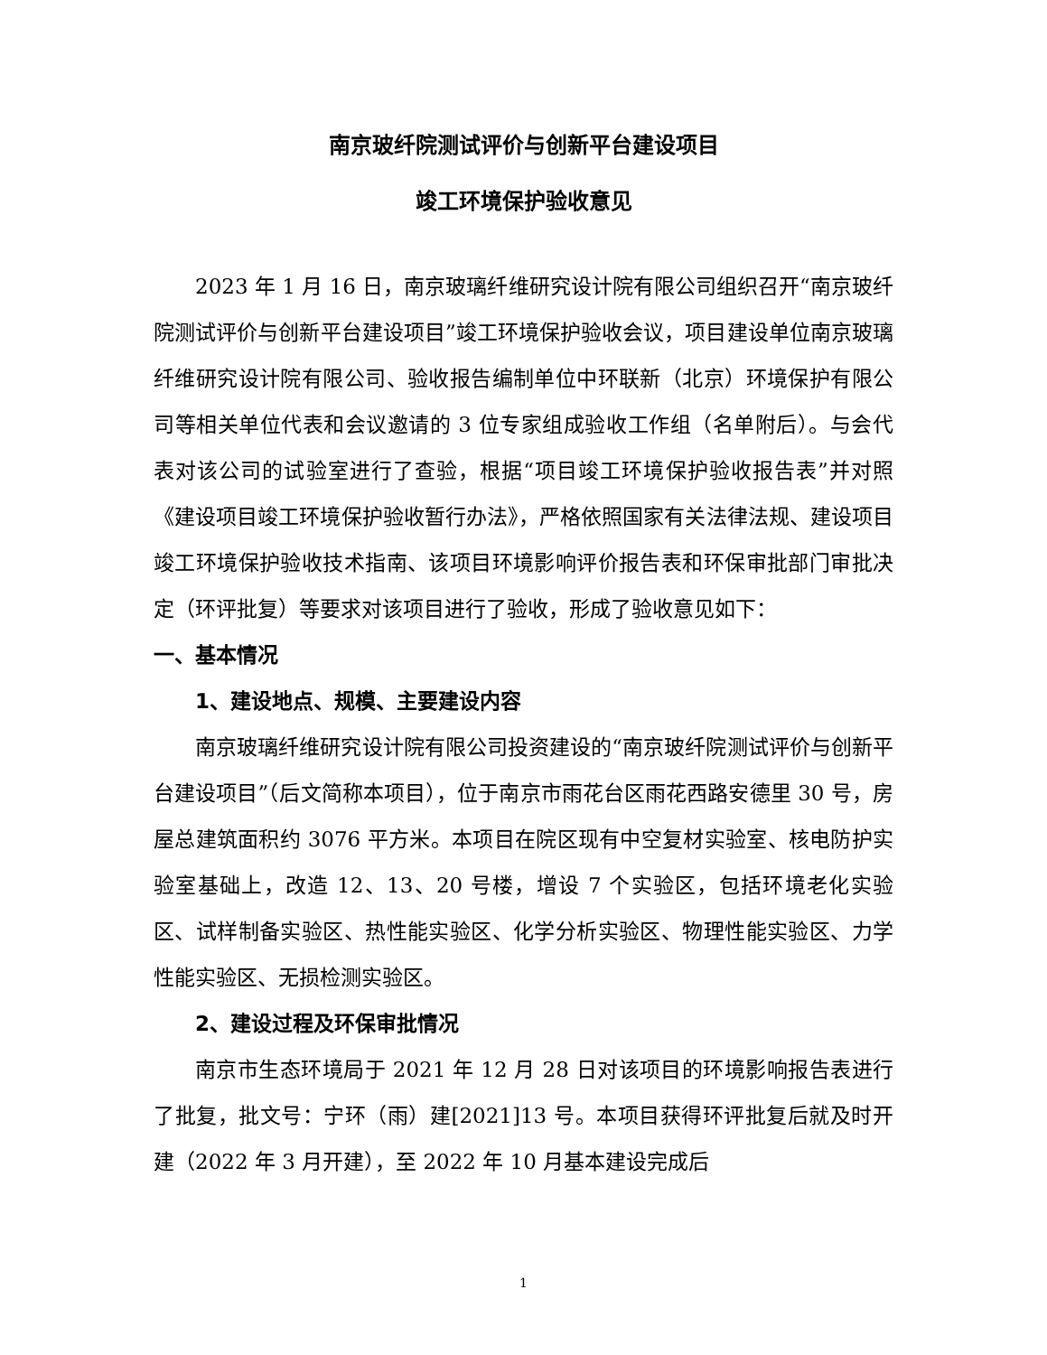南京玻纤院测试评价与创新平台建设项目
竣工环境保护验收意见
2023 年 1 月 16 日，南京玻璃纤维研究设计院有限公司组织召开“南京玻纤院测试评价与创新平台建设项目”竣工环境保护验收会议，项目建设单位南京玻璃纤维研究设计院有限公司、验收报告编制单位中环联新（北京）环境保护有限公司等相关单位代表和会议邀请的 3 位专家组成验收工作组（名单附后）。与会代表对该公司的试验室进行了查验，根据“项目竣工环境保护验收报告表”并对照《建设项目竣工环境保护验收暂行办法》，严格依照国家有关法律法规、建设项目竣工环境保护验收技术指南、该项目环境影响评价报告表和环保审批部门审批决定（环评批复）等要求对该项目进行了验收，形成了验收意见如下：
一、基本情况
1、建设地点、规模、主要建设内容
南京玻璃纤维研究设计院有限公司投资建设的“南京玻纤院测试评价与创新平台建设项目”（后文简称本项目），位于南京市雨花台区雨花西路安德里 30 号，房屋总建筑面积约 3076 平方米。本项目在院区现有中空复材实验室、核电防护实验室基础上，改造 12、13、20 号楼，增设 7 个实验区，包括环境老化实验区、试样制备实验区、热性能实验区、化学分析实验区、物理性能实验区、力学性能实验区、无损检测实验区。
2、建设过程及环保审批情况
南京市生态环境局于 2021 年 12 月 28 日对该项目的环境影响报告表进行了批复，批文号：宁环（雨）建[2021]13 号。本项目获得环评批复后就及时开建（2022 年 3 月开建），至 2022 年 10 月基本建设完成后
1